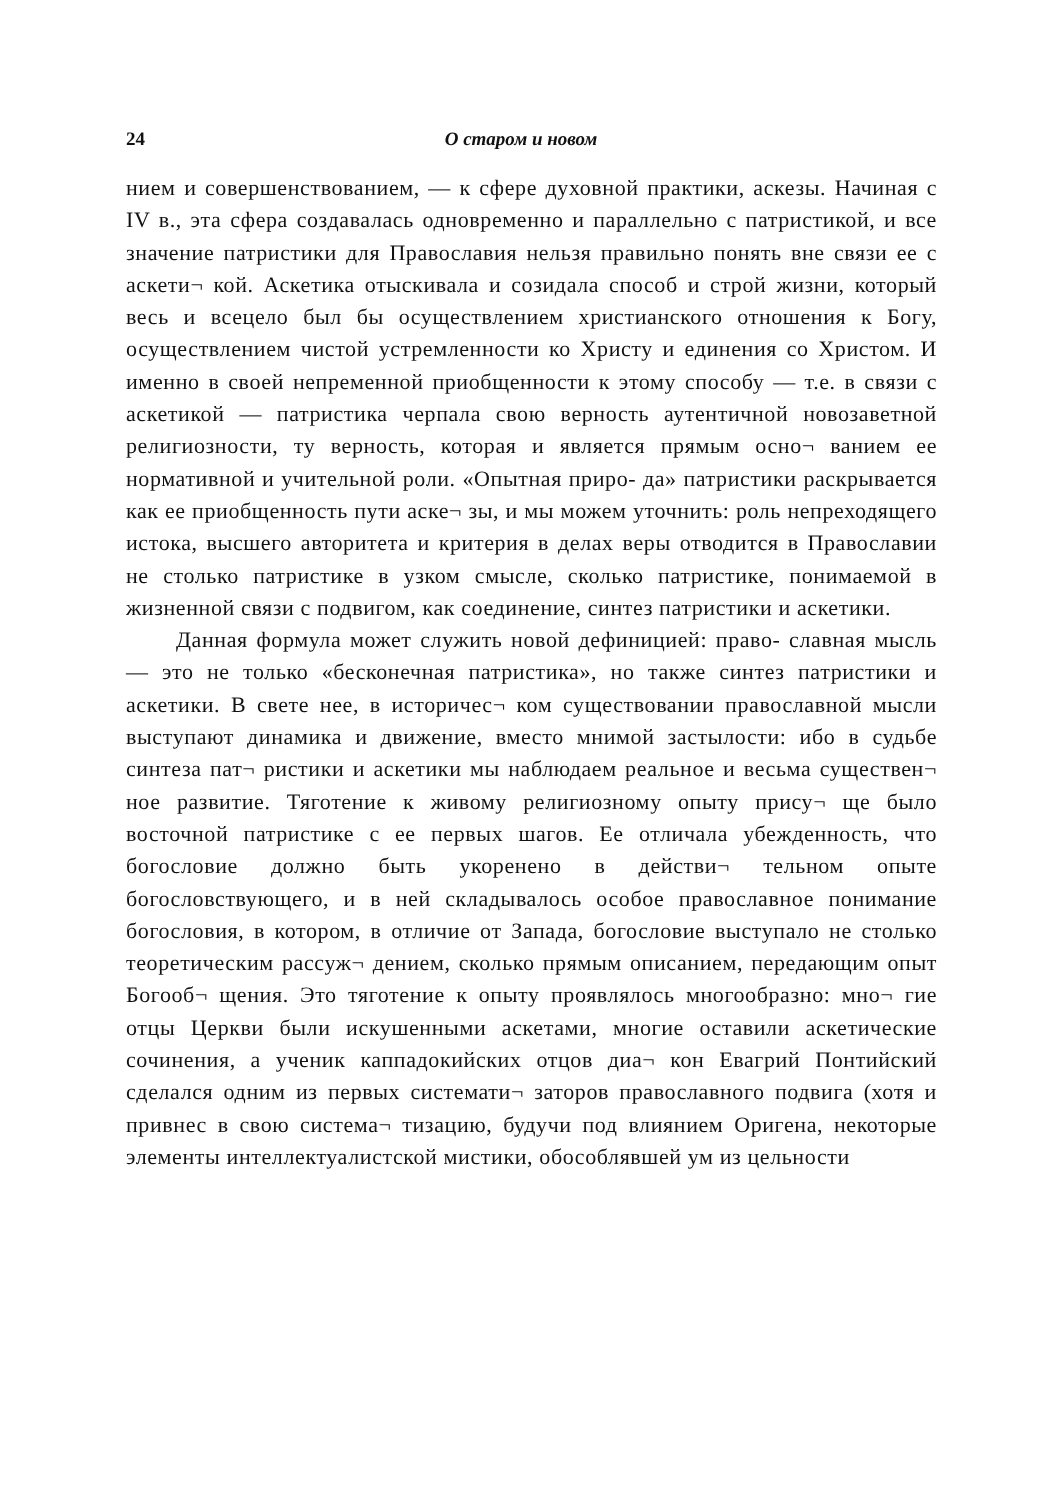24 О старом и новом
нием и совершенствованием, — к сфере духовной практики, аскезы. Начиная с IV в., эта сфера создавалась одновременно и параллельно с патристикой, и все значение патристики для Православия нельзя правильно понять вне связи ее с аскети¬ кой. Аскетика отыскивала и созидала способ и строй жизни, который весь и всецело был бы осуществлением христианского отношения к Богу, осуществлением чистой устремленности ко Христу и единения со Христом. И именно в своей непременной приобщенности к этому способу — т.е. в связи с аскетикой — патристика черпала свою верность аутентичной новозаветной религиозности, ту верность, которая и является прямым осно¬ ванием ее нормативной и учительной роли. «Опытная приро- да» патристики раскрывается как ее приобщенность пути аске¬ зы, и мы можем уточнить: роль непреходящего истока, высшего авторитета и критерия в делах веры отводится в Православии не столько патристике в узком смысле, сколько патристике, понимаемой в жизненной связи с подвигом, как соединение, синтез патристики и аскетики.
Данная формула может служить новой дефиницией: право- славная мысль — это не только «бесконечная патристика», но также синтез патристики и аскетики. В свете нее, в историчес¬ ком существовании православной мысли выступают динамика и движение, вместо мнимой застылости: ибо в судьбе синтеза пат¬ ристики и аскетики мы наблюдаем реальное и весьма существен¬ ное развитие. Тяготение к живому религиозному опыту прису¬ ще было восточной патристике с ее первых шагов. Ее отличала убежденность, что богословие должно быть укоренено в действи¬ тельном опыте богословствующего, и в ней складывалось особое православное понимание богословия, в котором, в отличие от Запада, богословие выступало не столько теоретическим рассуж¬ дением, сколько прямым описанием, передающим опыт Богооб¬ щения. Это тяготение к опыту проявлялось многообразно: мно¬ гие отцы Церкви были искушенными аскетами, многие оставили аскетические сочинения, а ученик каппадокийских отцов диа¬ кон Евагрий Понтийский сделался одним из первых системати¬ заторов православного подвига (хотя и привнес в свою система¬ тизацию, будучи под влиянием Оригена, некоторые элементы интеллектуалистской мистики, обособлявшей ум из цельности